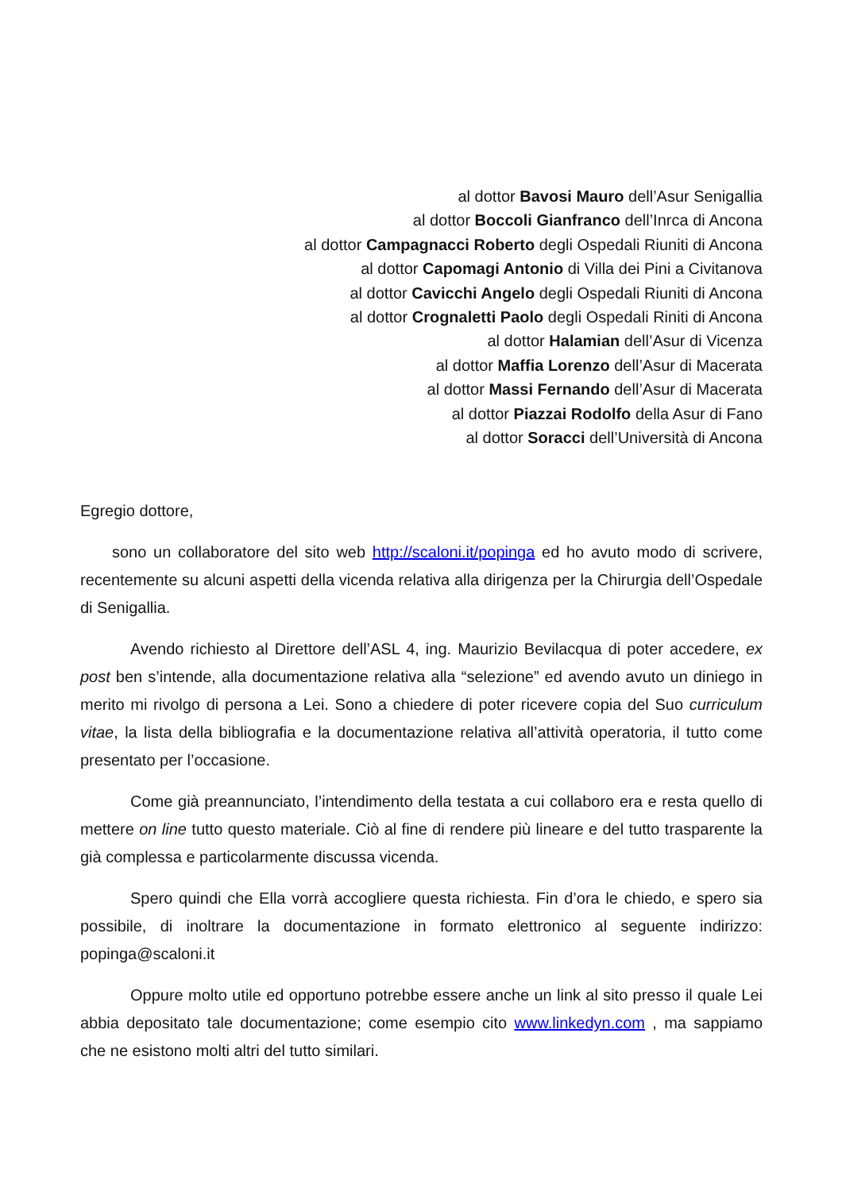al dottor Bavosi Mauro dell’Asur Senigallia
al dottor Boccoli Gianfranco dell’Inrca di Ancona
al dottor Campagnacci Roberto degli Ospedali Riuniti di Ancona
al dottor Capomagi Antonio di Villa dei Pini a Civitanova
al dottor Cavicchi Angelo degli Ospedali Riuniti di Ancona
al dottor Crognaletti Paolo degli Ospedali Riniti di Ancona
al dottor Halamian dell’Asur di Vicenza
al dottor Maffia Lorenzo dell’Asur di Macerata
al dottor Massi Fernando dell’Asur di Macerata
al dottor Piazzai Rodolfo della Asur di Fano
al dottor Soracci dell’Università di Ancona
Egregio dottore,
sono un collaboratore del sito web http://scaloni.it/popinga ed ho avuto modo di scrivere, recentemente su alcuni aspetti della vicenda relativa alla dirigenza per la Chirurgia dell’Ospedale di Senigallia.
Avendo richiesto al Direttore dell’ASL 4, ing. Maurizio Bevilacqua di poter accedere, ex post ben s’intende, alla documentazione relativa alla “selezione” ed avendo avuto un diniego in merito mi rivolgo di persona a Lei. Sono a chiedere di poter ricevere copia del Suo curriculum vitae, la lista della bibliografia e la documentazione relativa all’attività operatoria, il tutto come presentato per l’occasione.
Come già preannunciato, l’intendimento della testata a cui collaboro era e resta quello di mettere on line tutto questo materiale. Ciò al fine di rendere più lineare e del tutto trasparente la già complessa e particolarmente discussa vicenda.
Spero quindi che Ella vorrà accogliere questa richiesta. Fin d’ora le chiedo, e spero sia possibile, di inoltrare la documentazione in formato elettronico al seguente indirizzo: popinga@scaloni.it
Oppure molto utile ed opportuno potrebbe essere anche un link al sito presso il quale Lei abbia depositato tale documentazione; come esempio cito www.linkedyn.com , ma sappiamo che ne esistono molti altri del tutto similari.